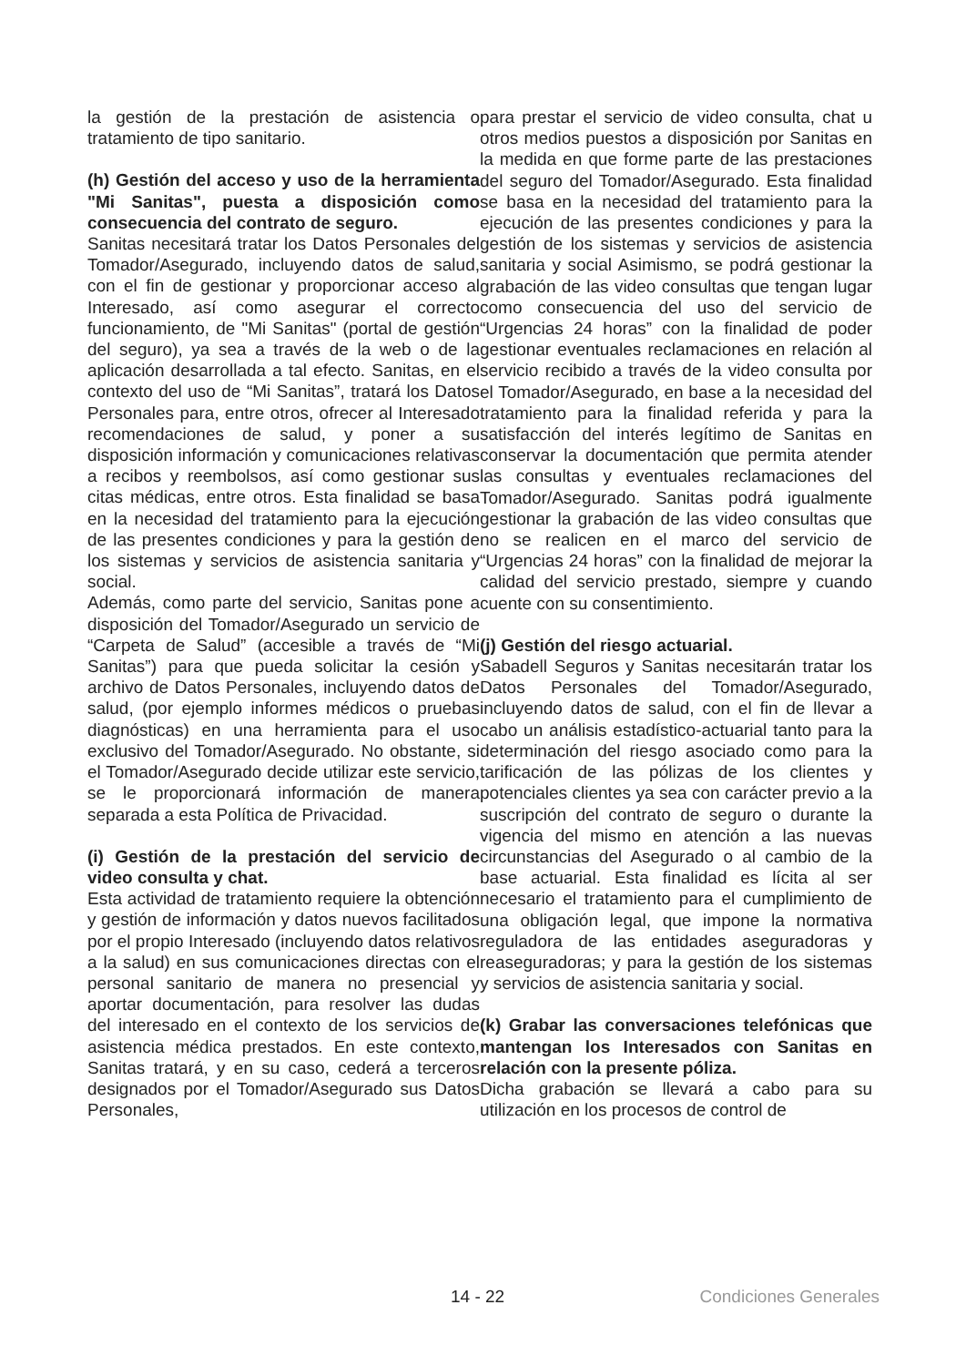la gestión de la prestación de asistencia o tratamiento de tipo sanitario.
(h) Gestión del acceso y uso de la herramienta "Mi Sanitas", puesta a disposición como consecuencia del contrato de seguro.
Sanitas necesitará tratar los Datos Personales del Tomador/Asegurado, incluyendo datos de salud, con el fin de gestionar y proporcionar acceso al Interesado, así como asegurar el correcto funcionamiento, de "Mi Sanitas" (portal de gestión del seguro), ya sea a través de la web o de la aplicación desarrollada a tal efecto. Sanitas, en el contexto del uso de “Mi Sanitas”, tratará los Datos Personales para, entre otros, ofrecer al Interesado recomendaciones de salud, y poner a su disposición información y comunicaciones relativas a recibos y reembolsos, así como gestionar sus citas médicas, entre otros. Esta finalidad se basa en la necesidad del tratamiento para la ejecución de las presentes condiciones y para la gestión de los sistemas y servicios de asistencia sanitaria y social.
Además, como parte del servicio, Sanitas pone a disposición del Tomador/Asegurado un servicio de “Carpeta de Salud” (accesible a través de “Mi Sanitas”) para que pueda solicitar la cesión y archivo de Datos Personales, incluyendo datos de salud, (por ejemplo informes médicos o pruebas diagnósticas) en una herramienta para el uso exclusivo del Tomador/Asegurado. No obstante, si el Tomador/Asegurado decide utilizar este servicio, se le proporcionará información de manera separada a esta Política de Privacidad.
(i) Gestión de la prestación del servicio de video consulta y chat.
Esta actividad de tratamiento requiere la obtención y gestión de información y datos nuevos facilitados por el propio Interesado (incluyendo datos relativos a la salud) en sus comunicaciones directas con el personal sanitario de manera no presencial y aportar documentación, para resolver las dudas del interesado en el contexto de los servicios de asistencia médica prestados. En este contexto, Sanitas tratará, y en su caso, cederá a terceros designados por el Tomador/Asegurado sus Datos Personales,
para prestar el servicio de video consulta, chat u otros medios puestos a disposición por Sanitas en la medida en que forme parte de las prestaciones del seguro del Tomador/Asegurado. Esta finalidad se basa en la necesidad del tratamiento para la ejecución de las presentes condiciones y para la gestión de los sistemas y servicios de asistencia sanitaria y social Asimismo, se podrá gestionar la grabación de las video consultas que tengan lugar como consecuencia del uso del servicio de “Urgencias 24 horas” con la finalidad de poder gestionar eventuales reclamaciones en relación al servicio recibido a través de la video consulta por el Tomador/Asegurado, en base a la necesidad del tratamiento para la finalidad referida y para la satisfacción del interés legítimo de Sanitas en conservar la documentación que permita atender las consultas y eventuales reclamaciones del Tomador/Asegurado. Sanitas podrá igualmente gestionar la grabación de las video consultas que no se realicen en el marco del servicio de “Urgencias 24 horas” con la finalidad de mejorar la calidad del servicio prestado, siempre y cuando cuente con su consentimiento.
(j) Gestión del riesgo actuarial.
Sabadell Seguros y Sanitas necesitarán tratar los Datos Personales del Tomador/Asegurado, incluyendo datos de salud, con el fin de llevar a cabo un análisis estadístico-actuarial tanto para la determinación del riesgo asociado como para la tarificación de las pólizas de los clientes y potenciales clientes ya sea con carácter previo a la suscripción del contrato de seguro o durante la vigencia del mismo en atención a las nuevas circunstancias del Asegurado o al cambio de la base actuarial. Esta finalidad es lícita al ser necesario el tratamiento para el cumplimiento de una obligación legal, que impone la normativa reguladora de las entidades aseguradoras y reaseguradoras; y para la gestión de los sistemas y servicios de asistencia sanitaria y social.
(k) Grabar las conversaciones telefónicas que mantengan los Interesados con Sanitas en relación con la presente póliza.
Dicha grabación se llevará a cabo para su utilización en los procesos de control de
14 - 22 Condiciones Generales